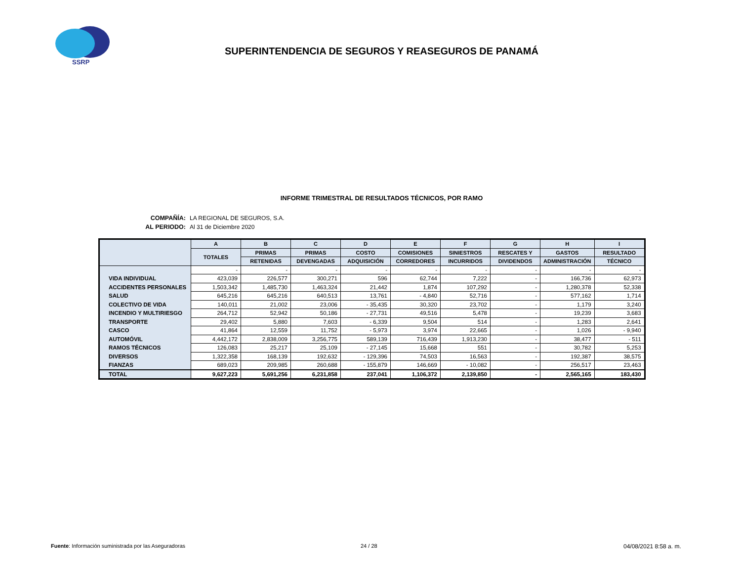SSRP
SUPERINTENDENCIA DE SEGUROS Y REASEGUROS DE PANAMÁ
INFORME TRIMESTRAL DE RESULTADOS TÉCNICOS, POR RAMO
COMPAÑÍA: LA REGIONAL DE SEGUROS, S.A.
AL PERIODO: Al 31 de Diciembre 2020
| | A | B | C | D | E | F | G | H | I |
| --- | --- | --- | --- | --- | --- | --- | --- | --- | --- |
| | TOTALES | PRIMAS | PRIMAS | COSTO | COMISIONES | SINIESTROS | RESCATES Y | GASTOS | RESULTADO |
| | | RETENIDAS | DEVENGADAS | ADQUISICIÓN | CORREDORES | INCURRIDOS | DIVIDENDOS | ADMINISTRACIÓN | TÉCNICO |
| | - | - | - | - | - | - | - | - | - |
| VIDA INDIVIDUAL | 423,039 | 226,577 | 300,271 | 596 | 62,744 | 7,222 | - | 166,736 | 62,973 |
| ACCIDENTES PERSONALES | 1,503,342 | 1,485,730 | 1,463,324 | 21,442 | 1,874 | 107,292 | - | 1,280,378 | 52,338 |
| SALUD | 645,216 | 645,216 | 640,513 | 13,761 | - 4,840 | 52,716 | - | 577,162 | 1,714 |
| COLECTIVO DE VIDA | 140,011 | 21,002 | 23,006 | - 35,435 | 30,320 | 23,702 | - | 1,179 | 3,240 |
| INCENDIO Y MULTIRIESGO | 264,712 | 52,942 | 50,186 | - 27,731 | 49,516 | 5,478 | - | 19,239 | 3,683 |
| TRANSPORTE | 29,402 | 5,880 | 7,603 | - 6,339 | 9,504 | 514 | - | 1,283 | 2,641 |
| CASCO | 41,864 | 12,559 | 11,752 | - 5,973 | 3,974 | 22,665 | - | 1,026 | - 9,940 |
| AUTOMÓVIL | 4,442,172 | 2,838,009 | 3,256,775 | 589,139 | 716,439 | 1,913,230 | - | 38,477 | - 511 |
| RAMOS TÉCNICOS | 126,083 | 25,217 | 25,109 | - 27,145 | 15,668 | 551 | - | 30,782 | 5,253 |
| DIVERSOS | 1,322,358 | 168,139 | 192,632 | - 129,396 | 74,503 | 16,563 | - | 192,387 | 38,575 |
| FIANZAS | 689,023 | 209,985 | 260,688 | - 155,879 | 146,669 | - 10,082 | - | 256,517 | 23,463 |
| TOTAL | 9,627,223 | 5,691,256 | 6,231,858 | 237,041 | 1,106,372 | 2,139,850 | - | 2,565,165 | 183,430 |
Fuente: Información suministrada por las Aseguradoras
24 / 28 04/08/2021 8:58 a. m.